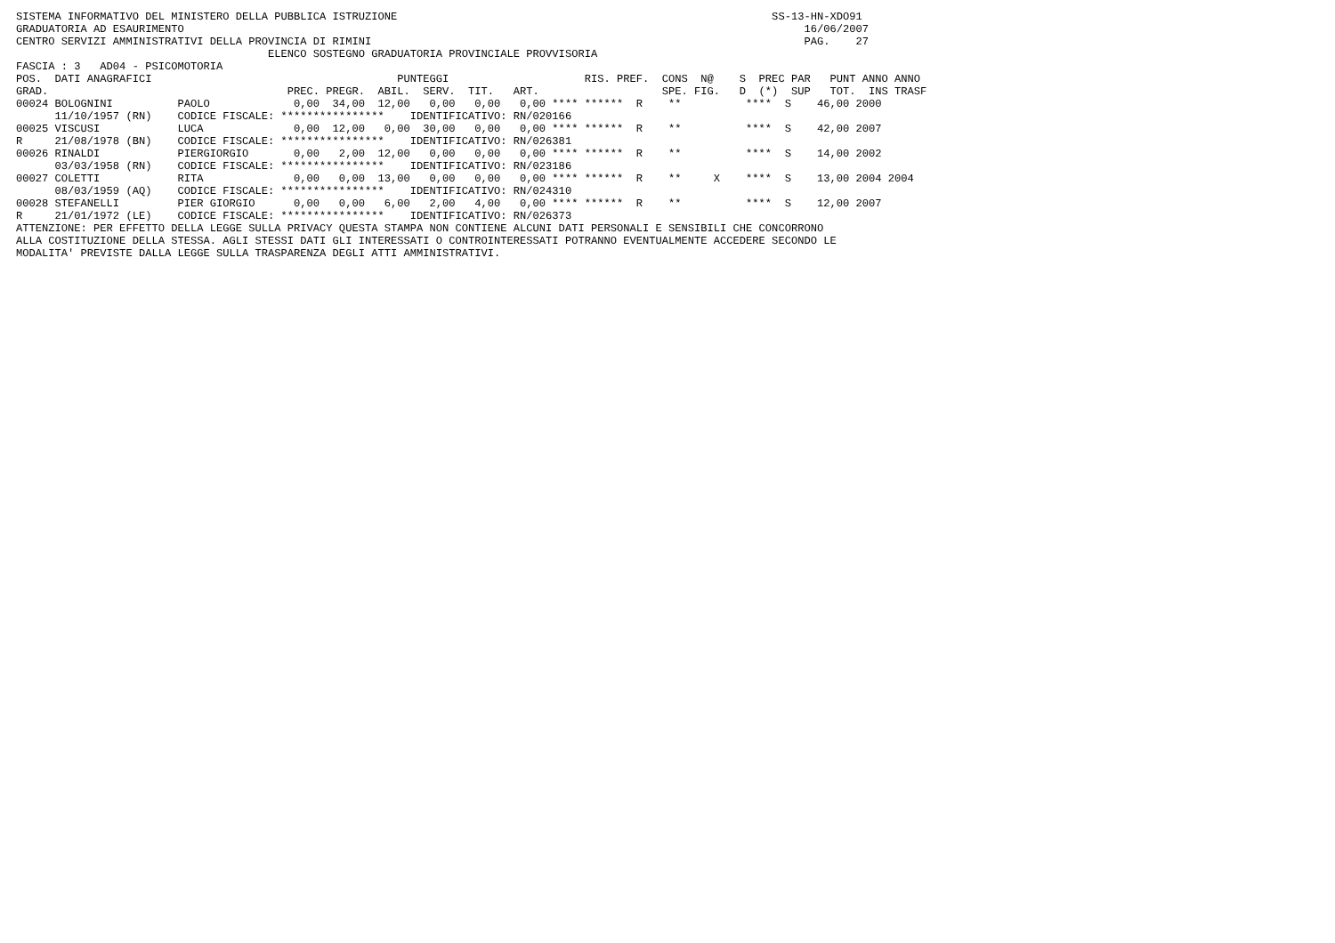SISTEMA INFORMATIVO DEL MINISTERO DELLA PUBBLICA ISTRUZIONE                                                          SS-13-HN-XDO91
GRADUATORIA AD ESAURIMENTO                                                                                                16/06/2007
CENTRO SERVIZI AMMINISTRATIVI DELLA PROVINCIA DI RIMINI                                                                   PAG.    27
                                       ELENCO SOSTEGNO GRADUATORIA PROVINCIALE PROVVISORIA
FASCIA : 3   AD04 - PSICOMOTORIA
POS.  DATI ANAGRAFICI                                      PUNTEGGI                     RIS. PREF.  CONS  N@    S  PREC PAR   PUNT ANNO ANNO
GRAD.                                     PREC. PREGR.  ABIL.  SERV.  TIT.   ART.                   SPE. FIG.   D  (*)  SUP   TOT.  INS TRASF
00024 BOLOGNINI          PAOLO             0,00  34,00  12,00   0,00   0,00   0,00 **** ******  R    **          ****  S    46,00 2000
      11/10/1957 (RN)    CODICE FISCALE: ****************    IDENTIFICATIVO: RN/020166
00025 VISCUSI            LUCA              0,00  12,00   0,00  30,00   0,00   0,00 **** ******  R    **          ****  S    42,00 2007
R     21/08/1978 (BN)    CODICE FISCALE: ****************    IDENTIFICATIVO: RN/026381
00026 RINALDI            PIERGIORGIO       0,00   2,00  12,00   0,00   0,00   0,00 **** ******  R    **          ****  S    14,00 2002
      03/03/1958 (RN)    CODICE FISCALE: ****************    IDENTIFICATIVO: RN/023186
00027 COLETTI            RITA              0,00   0,00  13,00   0,00   0,00   0,00 **** ******  R    **     X    ****  S    13,00 2004 2004
      08/03/1959 (AQ)    CODICE FISCALE: ****************    IDENTIFICATIVO: RN/024310
00028 STEFANELLI         PIER GIORGIO      0,00   0,00   6,00   2,00   4,00   0,00 **** ******  R    **          ****  S    12,00 2007
R     21/01/1972 (LE)    CODICE FISCALE: ****************    IDENTIFICATIVO: RN/026373
ATTENZIONE: PER EFFETTO DELLA LEGGE SULLA PRIVACY QUESTA STAMPA NON CONTIENE ALCUNI DATI PERSONALI E SENSIBILI CHE CONCORRONO
ALLA COSTITUZIONE DELLA STESSA. AGLI STESSI DATI GLI INTERESSATI O CONTROINTERESSATI POTRANNO EVENTUALMENTE ACCEDERE SECONDO LE
MODALITA' PREVISTE DALLA LEGGE SULLA TRASPARENZA DEGLI ATTI AMMINISTRATIVI.